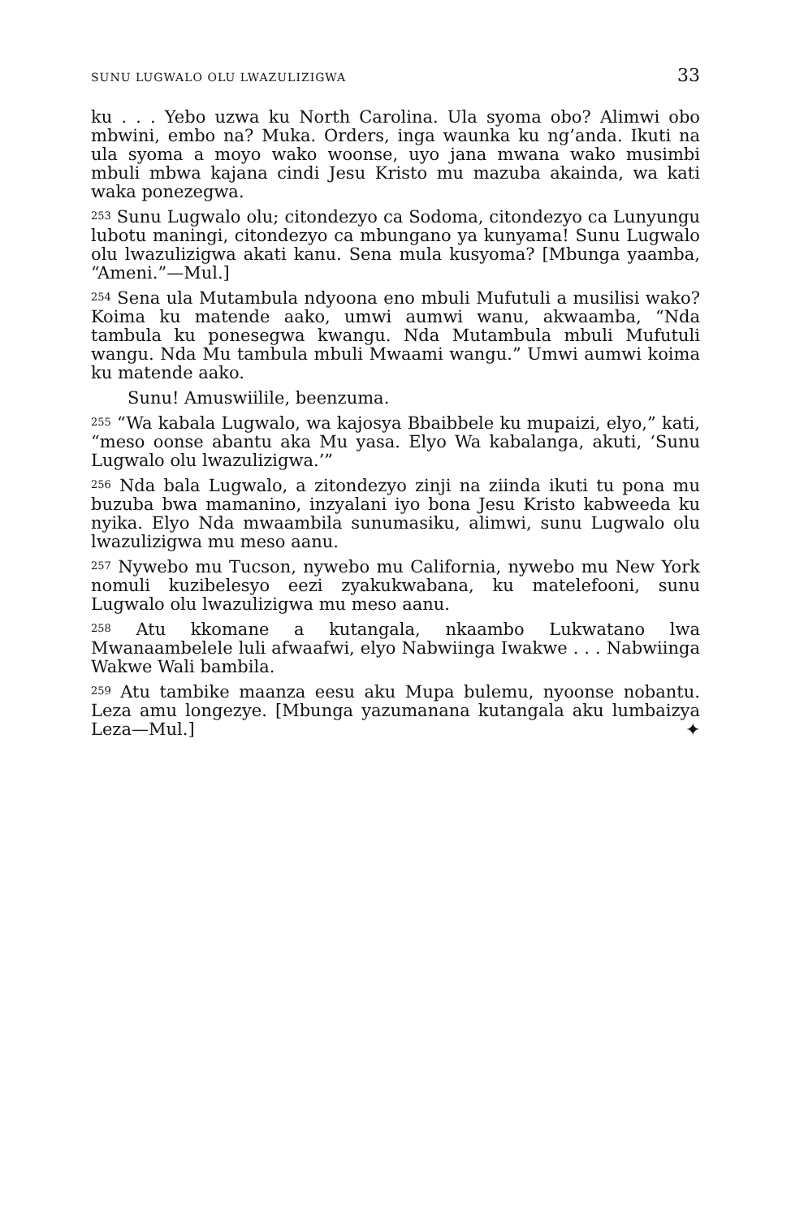SUNU LUGWALO OLU LWAZULIZIGWA 33
ku . . . Yebo uzwa ku North Carolina. Ula syoma obo? Alimwi obo mbwini, embo na? Muka. Orders, inga waunka ku ng’anda. Ikuti na ula syoma a moyo wako woonse, uyo jana mwana wako musimbi mbuli mbwa kajana cindi Jesu Kristo mu mazuba akainda, wa kati waka ponezegwa.
<sup>253</sup> Sunu Lugwalo olu; citondezyo ca Sodoma, citondezyo ca Lunyungu lubotu maningi, citondezyo ca mbungano ya kunyama! Sunu Lugwalo olu lwazulizigwa akati kanu. Sena mula kusyoma? [Mbunga yaamba, “Ameni.”—Mul.]
<sup>254</sup> Sena ula Mutambula ndyoona eno mbuli Mufutuli a musilisi wako? Koima ku matende aako, umwi aumwi wanu, akwaamba, “Nda tambula ku ponesegwa kwangu. Nda Mutambula mbuli Mufutuli wangu. Nda Mu tambula mbuli Mwaami wangu.” Umwi aumwi koima ku matende aako.
Sunu! Amuswiilile, beenzuma.
<sup>255</sup> “Wa kabala Lugwalo, wa kajosya Bbaibbele ku mupaizi, elyo,” kati, “meso oonse abantu aka Mu yasa. Elyo Wa kabalanga, akuti, ‘Sunu Lugwalo olu lwazulizigwa.’”
<sup>256</sup> Nda bala Lugwalo, a zitondezyo zinji na ziinda ikuti tu pona mu buzuba bwa mamanino, inzyalani iyo bona Jesu Kristo kabweeda ku nyika. Elyo Nda mwaambila sunumasiku, alimwi, sunu Lugwalo olu lwazulizigwa mu meso aanu.
<sup>257</sup> Nywebo mu Tucson, nywebo mu California, nywebo mu New York nomuli kuzibelesyo eezi zyakukwabana, ku matelefooni, sunu Lugwalo olu lwazulizigwa mu meso aanu.
<sup>258</sup> Atu kkomane a kutangala, nkaambo Lukwatano lwa Mwanaambelele luli afwaafwi, elyo Nabwiinga Iwakwe . . . Nabwiinga Wakwe Wali bambila.
<sup>259</sup> Atu tambike maanza eesu aku Mupa bulemu, nyoonse nobantu. Leza amu longezye. [Mbunga yazumanana kutangala aku lumbaizya Leza—Mul.] ✦